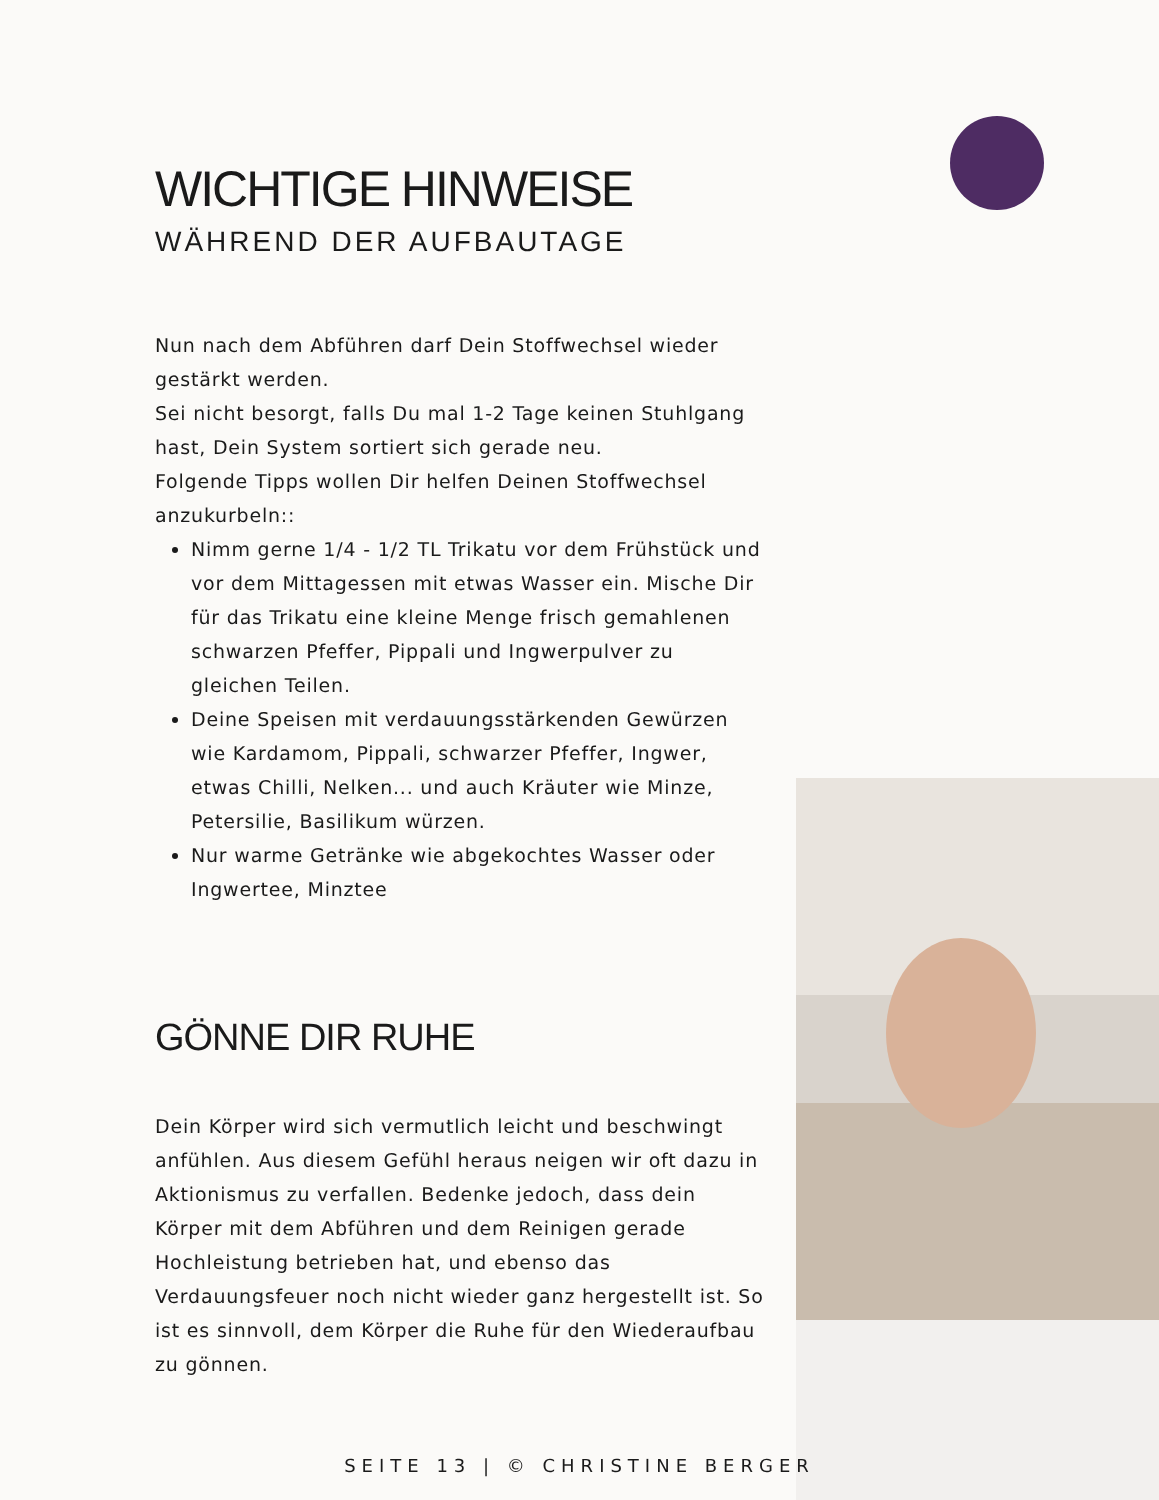WICHTIGE HINWEISE
WÄHREND DER AUFBAUTAGE
Nun nach dem Abführen darf Dein Stoffwechsel wieder gestärkt werden.
Sei nicht besorgt, falls Du mal 1-2 Tage keinen Stuhlgang hast, Dein System sortiert sich gerade neu.
Folgende Tipps wollen Dir helfen Deinen Stoffwechsel anzukurbeln::
Nimm gerne 1/4 - 1/2 TL Trikatu vor dem Frühstück und vor dem Mittagessen mit etwas Wasser ein. Mische Dir für das Trikatu eine kleine Menge frisch gemahlenen schwarzen Pfeffer, Pippali und Ingwerpulver zu gleichen Teilen.
Deine Speisen mit verdauungsstärkenden Gewürzen wie Kardamom, Pippali, schwarzer Pfeffer, Ingwer, etwas Chilli, Nelken... und auch Kräuter wie Minze, Petersilie, Basilikum würzen.
Nur warme Getränke wie abgekochtes Wasser oder Ingwertee, Minztee
GÖNNE DIR RUHE
Dein Körper wird sich vermutlich leicht und beschwingt anfühlen. Aus diesem Gefühl heraus neigen wir oft dazu in Aktionismus zu verfallen. Bedenke jedoch, dass dein Körper mit dem Abführen und dem Reinigen gerade Hochleistung betrieben hat, und ebenso das Verdauungsfeuer noch nicht wieder ganz hergestellt ist. So ist es sinnvoll, dem Körper die Ruhe für den Wiederaufbau zu gönnen.
SEITE 13 | © CHRISTINE BERGER